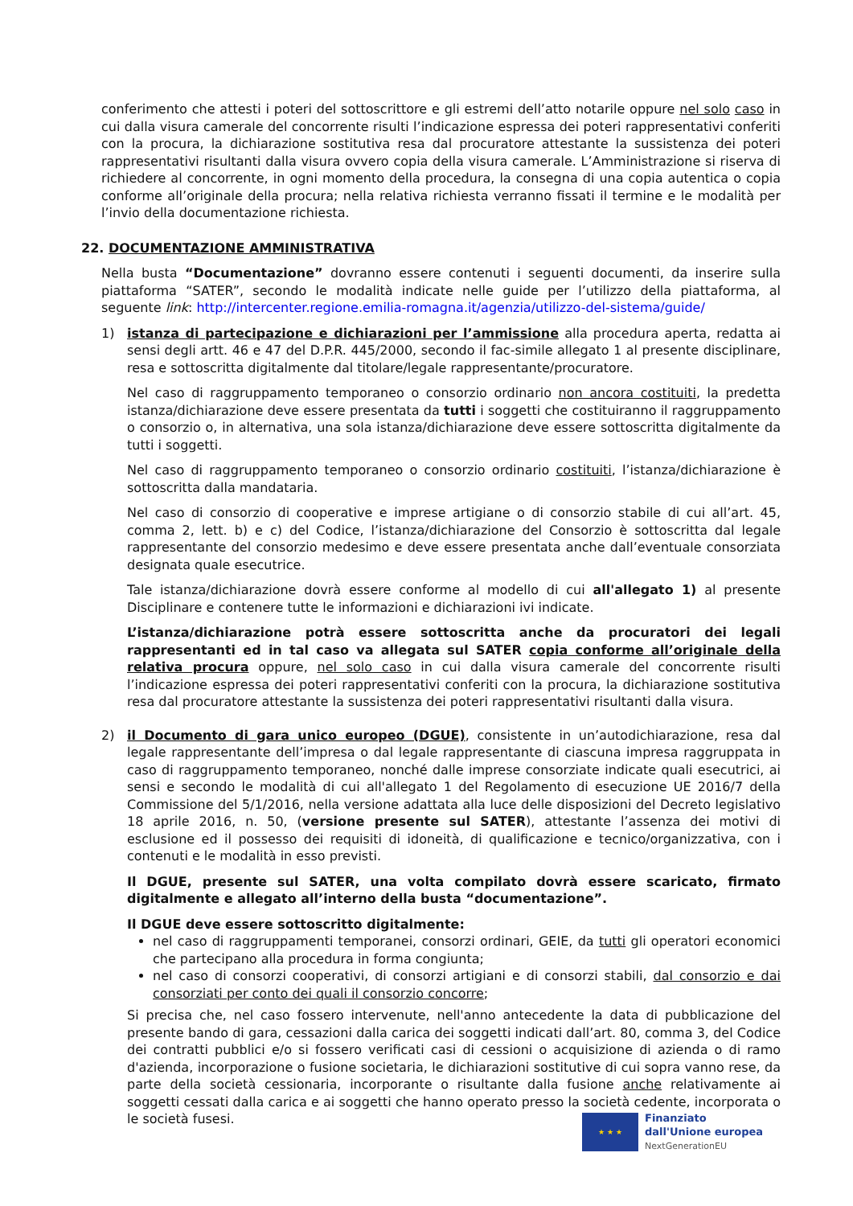conferimento che attesti i poteri del sottoscrittore e gli estremi dell’atto notarile oppure nel solo caso in cui dalla visura camerale del concorrente risulti l’indicazione espressa dei poteri rappresentativi conferiti con la procura, la dichiarazione sostitutiva resa dal procuratore attestante la sussistenza dei poteri rappresentativi risultanti dalla visura ovvero copia della visura camerale. L’Amministrazione si riserva di richiedere al concorrente, in ogni momento della procedura, la consegna di una copia autentica o copia conforme all’originale della procura; nella relativa richiesta verranno fissati il termine e le modalità per l’invio della documentazione richiesta.
22. DOCUMENTAZIONE AMMINISTRATIVA
Nella busta “Documentazione” dovranno essere contenuti i seguenti documenti, da inserire sulla piattaforma “SATER”, secondo le modalità indicate nelle guide per l’utilizzo della piattaforma, al seguente link: http://intercenter.regione.emilia-romagna.it/agenzia/utilizzo-del-sistema/guide/
1) istanza di partecipazione e dichiarazioni per l’ammissione alla procedura aperta, redatta ai sensi degli artt. 46 e 47 del D.P.R. 445/2000, secondo il fac-simile allegato 1 al presente disciplinare, resa e sottoscritta digitalmente dal titolare/legale rappresentante/procuratore.
Nel caso di raggruppamento temporaneo o consorzio ordinario non ancora costituiti, la predetta istanza/dichiarazione deve essere presentata da tutti i soggetti che costituiranno il raggruppamento o consorzio o, in alternativa, una sola istanza/dichiarazione deve essere sottoscritta digitalmente da tutti i soggetti.
Nel caso di raggruppamento temporaneo o consorzio ordinario costituiti, l’istanza/dichiarazione è sottoscritta dalla mandataria.
Nel caso di consorzio di cooperative e imprese artigiane o di consorzio stabile di cui all’art. 45, comma 2, lett. b) e c) del Codice, l’istanza/dichiarazione del Consorzio è sottoscritta dal legale rappresentante del consorzio medesimo e deve essere presentata anche dall’eventuale consorziata designata quale esecutrice.
Tale istanza/dichiarazione dovrà essere conforme al modello di cui all'allegato 1) al presente Disciplinare e contenere tutte le informazioni e dichiarazioni ivi indicate.
L’istanza/dichiarazione potrà essere sottoscritta anche da procuratori dei legali rappresentanti ed in tal caso va allegata sul SATER copia conforme all’originale della relativa procura oppure, nel solo caso in cui dalla visura camerale del concorrente risulti l’indicazione espressa dei poteri rappresentativi conferiti con la procura, la dichiarazione sostitutiva resa dal procuratore attestante la sussistenza dei poteri rappresentativi risultanti dalla visura.
2) il Documento di gara unico europeo (DGUE), consistente in un’autodichiarazione, resa dal legale rappresentante dell’impresa o dal legale rappresentante di ciascuna impresa raggruppata in caso di raggruppamento temporaneo, nonché dalle imprese consorziate indicate quali esecutrici, ai sensi e secondo le modalità di cui all'allegato 1 del Regolamento di esecuzione UE 2016/7 della Commissione del 5/1/2016, nella versione adattata alla luce delle disposizioni del Decreto legislativo 18 aprile 2016, n. 50, (versione presente sul SATER), attestante l’assenza dei motivi di esclusione ed il possesso dei requisiti di idoneità, di qualificazione e tecnico/organizzativa, con i contenuti e le modalità in esso previsti.
Il DGUE, presente sul SATER, una volta compilato dovrà essere scaricato, firmato digitalmente e allegato all’interno della busta “documentazione”.
Il DGUE deve essere sottoscritto digitalmente:
nel caso di raggruppamenti temporanei, consorzi ordinari, GEIE, da tutti gli operatori economici che partecipano alla procedura in forma congiunta;
nel caso di consorzi cooperativi, di consorzi artigiani e di consorzi stabili, dal consorzio e dai consorziati per conto dei quali il consorzio concorre;
Si precisa che, nel caso fossero intervenute, nell'anno antecedente la data di pubblicazione del presente bando di gara, cessazioni dalla carica dei soggetti indicati dall’art. 80, comma 3, del Codice dei contratti pubblici e/o si fossero verificati casi di cessioni o acquisizione di azienda o di ramo d'azienda, incorporazione o fusione societaria, le dichiarazioni sostitutive di cui sopra vanno rese, da parte della società cessionaria, incorporante o risultante dalla fusione anche relativamente ai soggetti cessati dalla carica e ai soggetti che hanno operato presso la società cedente, incorporata o le società fusesi.
★ ★ ★
Finanziato
dall'Unione europea
NextGenerationEU